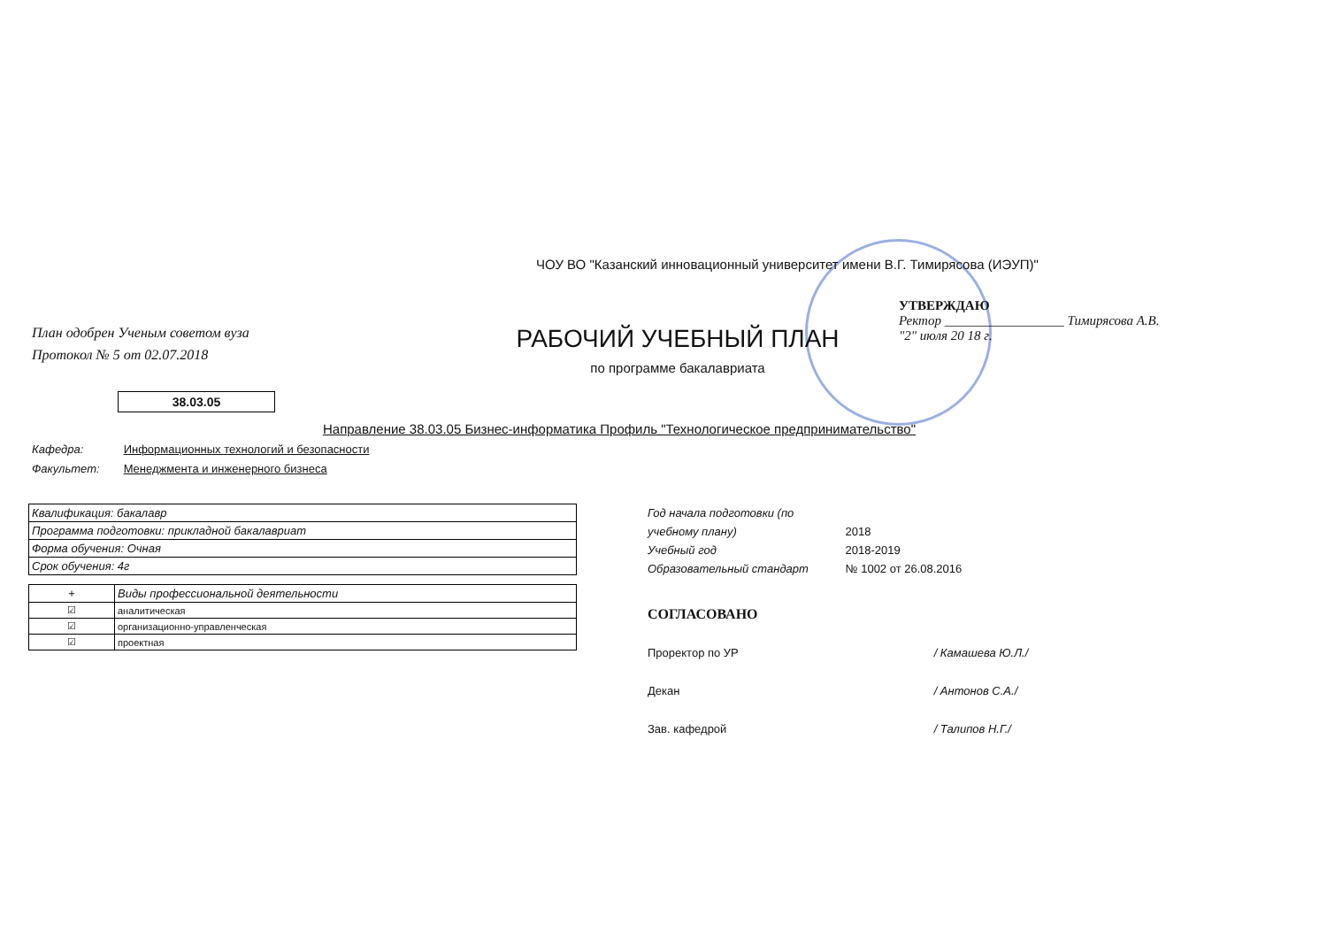ЧОУ ВО "Казанский инновационный университет имени В.Г. Тимирясова (ИЭУП)"
План одобрен Ученым советом вуза
Протокол № 5 от 02.07.2018
РАБОЧИЙ УЧЕБНЫЙ ПЛАН
по программе бакалавриата
УТВЕРЖДАЮ
Ректор __________________ Тимирясова А.В.
"2" июля 20 18 г.
38.03.05
Направление 38.03.05 Бизнес-информатика Профиль "Технологическое предпринимательство"
Кафедра: Информационных технологий и безопасности
Факультет: Менеджмента и инженерного бизнеса
| Квалификация: бакалавр |
| Программа подготовки: прикладной бакалавриат |
| Форма обучения: Очная |
| Срок обучения: 4г |
| + | Виды профессиональной деятельности |
| --- | --- |
| ☑ | аналитическая |
| ☑ | организационно-управленческая |
| ☑ | проектная |
Год начала подготовки (по учебному плану) 2018
Учебный год 2018-2019
Образовательный стандарт № 1002 от 26.08.2016
СОГЛАСОВАНО
Проректор по УР / Камашева Ю.Л./
Декан / Антонов С.А./
Зав. кафедрой / Талипов Н.Г./